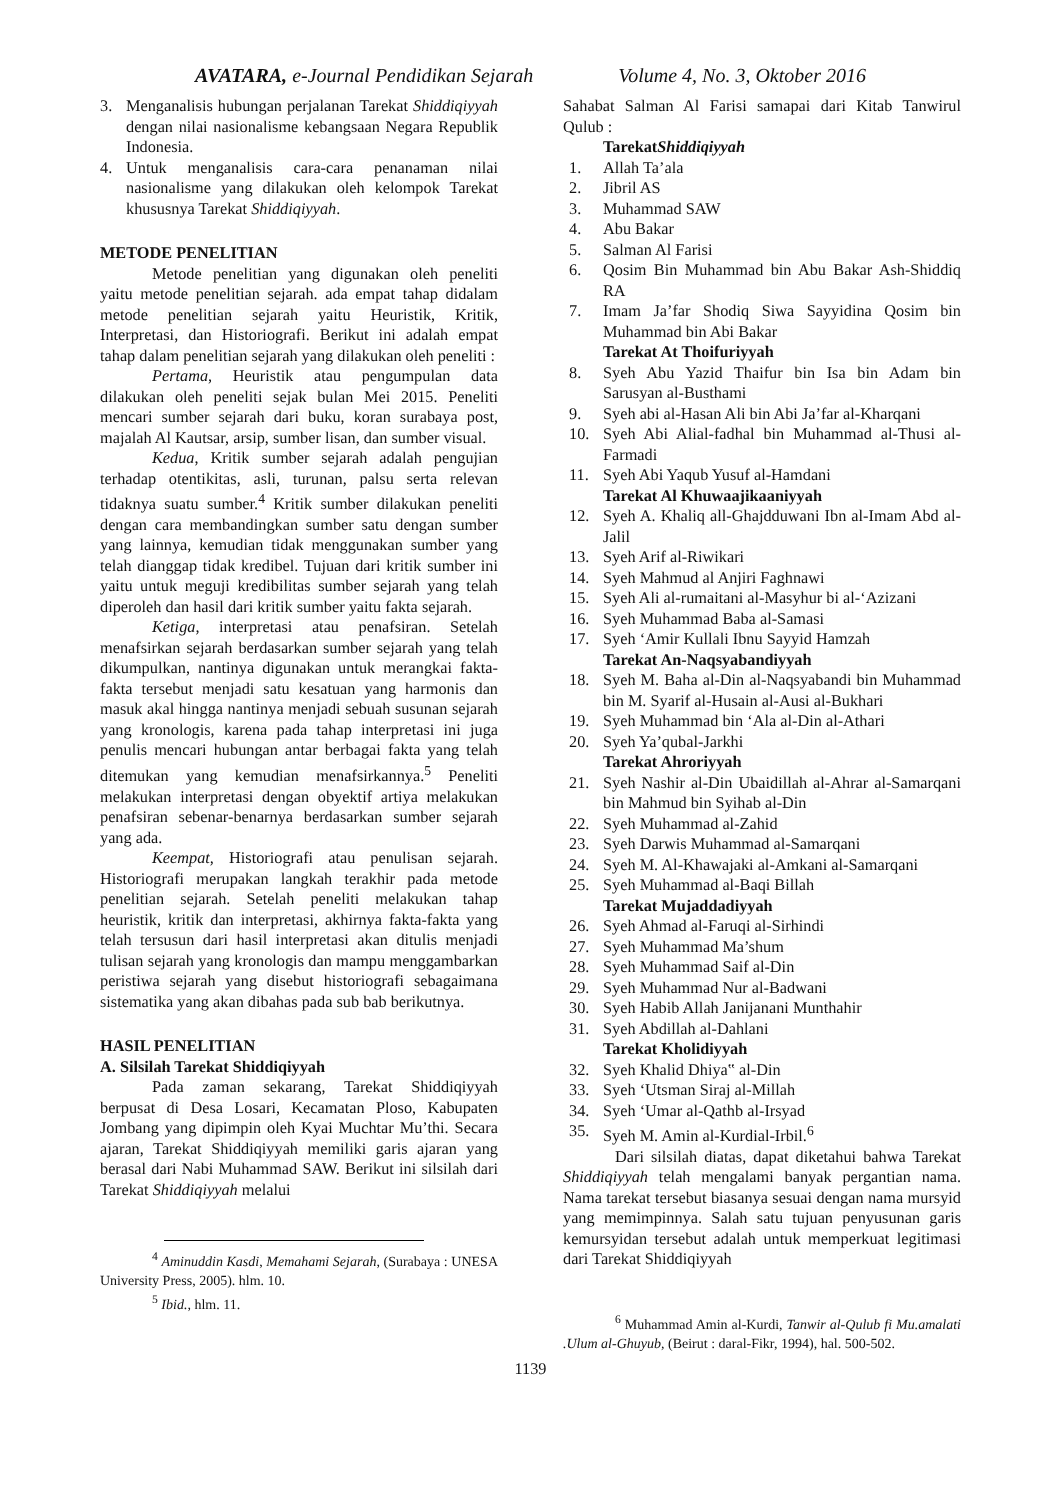AVATARA, e-Journal Pendidikan Sejarah Volume 4, No. 3, Oktober 2016
3. Menganalisis hubungan perjalanan Tarekat Shiddiqiyyah dengan nilai nasionalisme kebangsaan Negara Republik Indonesia.
4. Untuk menganalisis cara-cara penanaman nilai nasionalisme yang dilakukan oleh kelompok Tarekat khususnya Tarekat Shiddiqiyyah.
METODE PENELITIAN
Metode penelitian yang digunakan oleh peneliti yaitu metode penelitian sejarah. ada empat tahap didalam metode penelitian sejarah yaitu Heuristik, Kritik, Interpretasi, dan Historiografi. Berikut ini adalah empat tahap dalam penelitian sejarah yang dilakukan oleh peneliti :
Pertama, Heuristik atau pengumpulan data dilakukan oleh peneliti sejak bulan Mei 2015. Peneliti mencari sumber sejarah dari buku, koran surabaya post, majalah Al Kautsar, arsip, sumber lisan, dan sumber visual.
Kedua, Kritik sumber sejarah adalah pengujian terhadap otentikitas, asli, turunan, palsu serta relevan tidaknya suatu sumber.<sup>4</sup> Kritik sumber dilakukan peneliti dengan cara membandingkan sumber satu dengan sumber yang lainnya, kemudian tidak menggunakan sumber yang telah dianggap tidak kredibel. Tujuan dari kritik sumber ini yaitu untuk meguji kredibilitas sumber sejarah yang telah diperoleh dan hasil dari kritik sumber yaitu fakta sejarah.
Ketiga, interpretasi atau penafsiran. Setelah menafsirkan sejarah berdasarkan sumber sejarah yang telah dikumpulkan, nantinya digunakan untuk merangkai fakta-fakta tersebut menjadi satu kesatuan yang harmonis dan masuk akal hingga nantinya menjadi sebuah susunan sejarah yang kronologis, karena pada tahap interpretasi ini juga penulis mencari hubungan antar berbagai fakta yang telah ditemukan yang kemudian menafsirkannya.<sup>5</sup> Peneliti melakukan interpretasi dengan obyektif artiya melakukan penafsiran sebenar-benarnya berdasarkan sumber sejarah yang ada.
Keempat, Historiografi atau penulisan sejarah. Historiografi merupakan langkah terakhir pada metode penelitian sejarah. Setelah peneliti melakukan tahap heuristik, kritik dan interpretasi, akhirnya fakta-fakta yang telah tersusun dari hasil interpretasi akan ditulis menjadi tulisan sejarah yang kronologis dan mampu menggambarkan peristiwa sejarah yang disebut historiografi sebagaimana sistematika yang akan dibahas pada sub bab berikutnya.
HASIL PENELITIAN
A. Silsilah Tarekat Shiddiqiyyah
Pada zaman sekarang, Tarekat Shiddiqiyyah berpusat di Desa Losari, Kecamatan Ploso, Kabupaten Jombang yang dipimpin oleh Kyai Muchtar Mu’thi. Secara ajaran, Tarekat Shiddiqiyyah memiliki garis ajaran yang berasal dari Nabi Muhammad SAW. Berikut ini silsilah dari Tarekat Shiddiqiyyah melalui
<sup>4</sup> Aminuddin Kasdi, Memahami Sejarah, (Surabaya : UNESA University Press, 2005). hlm. 10.
<sup>5</sup> Ibid., hlm. 11.
Sahabat Salman Al Farisi samapai dari Kitab Tanwirul Qulub :
Tarekat Shiddiqiyyah
1. Allah Ta’ala
2. Jibril AS
3. Muhammad SAW
4. Abu Bakar
5. Salman Al Farisi
6. Qosim Bin Muhammad bin Abu Bakar Ash-Shiddiq RA
7. Imam Ja’far Shodiq Siwa Sayyidina Qosim bin Muhammad bin Abi Bakar
Tarekat At Thoifuriyyah
8. Syeh Abu Yazid Thaifur bin Isa bin Adam bin Sarusyan al-Busthami
9. Syeh abi al-Hasan Ali bin Abi Ja’far al-Kharqani
10. Syeh Abi Alial-fadhal bin Muhammad al-Thusi al-Farmadi
11. Syeh Abi Yaqub Yusuf al-Hamdani
Tarekat Al Khuwaajikaaniyyah
12. Syeh A. Khaliq all-Ghajdduwani Ibn al-Imam Abd al-Jalil
13. Syeh Arif al-Riwikari
14. Syeh Mahmud al Anjiri Faghnawi
15. Syeh Ali al-rumaitani al-Masyhur bi al-‘Azizani
16. Syeh Muhammad Baba al-Samasi
17. Syeh ‘Amir Kullali Ibnu Sayyid Hamzah
Tarekat An-Naqsyabandiyyah
18. Syeh M. Baha al-Din al-Naqsyabandi bin Muhammad bin M. Syarif al-Husain al-Ausi al-Bukhari
19. Syeh Muhammad bin ‘Ala al-Din al-Athari
20. Syeh Ya’qubal-Jarkhi
Tarekat Ahroriyyah
21. Syeh Nashir al-Din Ubaidillah al-Ahrar al-Samarqani bin Mahmud bin Syihab al-Din
22. Syeh Muhammad al-Zahid
23. Syeh Darwis Muhammad al-Samarqani
24. Syeh M. Al-Khawajaki al-Amkani al-Samarqani
25. Syeh Muhammad al-Baqi Billah
Tarekat Mujaddadiyyah
26. Syeh Ahmad al-Faruqi al-Sirhindi
27. Syeh Muhammad Ma’shum
28. Syeh Muhammad Saif al-Din
29. Syeh Muhammad Nur al-Badwani
30. Syeh Habib Allah Janijanani Munthahir
31. Syeh Abdillah al-Dahlani
Tarekat Kholidiyyah
32. Syeh Khalid Dhiya‟ al-Din
33. Syeh ‘Utsman Siraj al-Millah
34. Syeh ‘Umar al-Qathb al-Irsyad
35. Syeh M. Amin al-Kurdial-Irbil.<sup>6</sup>
Dari silsilah diatas, dapat diketahui bahwa Tarekat Shiddiqiyyah telah mengalami banyak pergantian nama. Nama tarekat tersebut biasanya sesuai dengan nama mursyid yang memimpinnya. Salah satu tujuan penyusunan garis kemursyidan tersebut adalah untuk memperkuat legitimasi dari Tarekat Shiddiqiyyah
<sup>6</sup> Muhammad Amin al-Kurdi, Tanwir al-Qulub fi Mu.amalati .Ulum al-Ghuyub, (Beirut : daral-Fikr, 1994), hal. 500-502.
1139